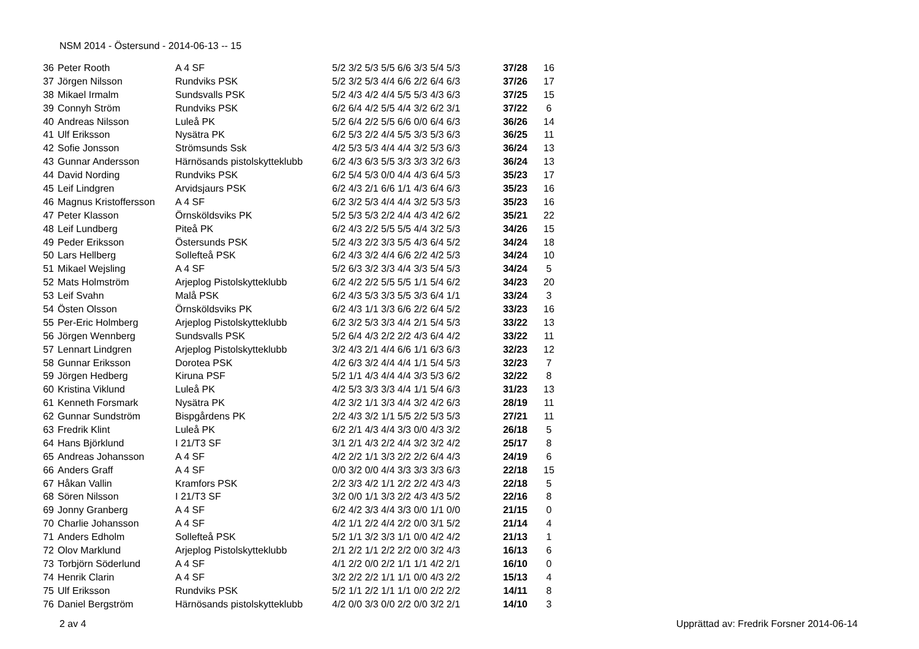NSM 2014 - Östersund - 2014-06-13 -- 15
| 36 | Peter Rooth | A 4 SF | 5/2 3/2 5/3 5/5 6/6 3/3 5/4 5/3 | 37/28 | 16 |
| 37 | Jörgen Nilsson | Rundviks PSK | 5/2 3/2 5/3 4/4 6/6 2/2 6/4 6/3 | 37/26 | 17 |
| 38 | Mikael Irmalm | Sundsvalls PSK | 5/2 4/3 4/2 4/4 5/5 5/3 4/3 6/3 | 37/25 | 15 |
| 39 | Connyh Ström | Rundviks PSK | 6/2 6/4 4/2 5/5 4/4 3/2 6/2 3/1 | 37/22 | 6 |
| 40 | Andreas Nilsson | Luleå PK | 5/2 6/4 2/2 5/5 6/6 0/0 6/4 6/3 | 36/26 | 14 |
| 41 | Ulf Eriksson | Nysätra PK | 6/2 5/3 2/2 4/4 5/5 3/3 5/3 6/3 | 36/25 | 11 |
| 42 | Sofie Jonsson | Strömsunds Ssk | 4/2 5/3 5/3 4/4 4/4 3/2 5/3 6/3 | 36/24 | 13 |
| 43 | Gunnar Andersson | Härnösands pistolskytteklubb | 6/2 4/3 6/3 5/5 3/3 3/3 3/2 6/3 | 36/24 | 13 |
| 44 | David Nording | Rundviks PSK | 6/2 5/4 5/3 0/0 4/4 4/3 6/4 5/3 | 35/23 | 17 |
| 45 | Leif Lindgren | Arvidsjaurs PSK | 6/2 4/3 2/1 6/6 1/1 4/3 6/4 6/3 | 35/23 | 16 |
| 46 | Magnus Kristoffersson | A 4 SF | 6/2 3/2 5/3 4/4 4/4 3/2 5/3 5/3 | 35/23 | 16 |
| 47 | Peter Klasson | Örnsköldsviks PK | 5/2 5/3 5/3 2/2 4/4 4/3 4/2 6/2 | 35/21 | 22 |
| 48 | Leif Lundberg | Piteå PK | 6/2 4/3 2/2 5/5 5/5 4/4 3/2 5/3 | 34/26 | 15 |
| 49 | Peder Eriksson | Östersunds PSK | 5/2 4/3 2/2 3/3 5/5 4/3 6/4 5/2 | 34/24 | 18 |
| 50 | Lars Hellberg | Sollefteå PSK | 6/2 4/3 3/2 4/4 6/6 2/2 4/2 5/3 | 34/24 | 10 |
| 51 | Mikael Wejsling | A 4 SF | 5/2 6/3 3/2 3/3 4/4 3/3 5/4 5/3 | 34/24 | 5 |
| 52 | Mats Holmström | Arjeplog Pistolskytteklubb | 6/2 4/2 2/2 5/5 5/5 1/1 5/4 6/2 | 34/23 | 20 |
| 53 | Leif Svahn | Malå PSK | 6/2 4/3 5/3 3/3 5/5 3/3 6/4 1/1 | 33/24 | 3 |
| 54 | Östen Olsson | Örnsköldsviks PK | 6/2 4/3 1/1 3/3 6/6 2/2 6/4 5/2 | 33/23 | 16 |
| 55 | Per-Eric Holmberg | Arjeplog Pistolskytteklubb | 6/2 3/2 5/3 3/3 4/4 2/1 5/4 5/3 | 33/22 | 13 |
| 56 | Jörgen Wennberg | Sundsvalls PSK | 5/2 6/4 4/3 2/2 2/2 4/3 6/4 4/2 | 33/22 | 11 |
| 57 | Lennart Lindgren | Arjeplog Pistolskytteklubb | 3/2 4/3 2/1 4/4 6/6 1/1 6/3 6/3 | 32/23 | 12 |
| 58 | Gunnar Eriksson | Dorotea PSK | 4/2 6/3 3/2 4/4 4/4 1/1 5/4 5/3 | 32/23 | 7 |
| 59 | Jörgen Hedberg | Kiruna PSF | 5/2 1/1 4/3 4/4 4/4 3/3 5/3 6/2 | 32/22 | 8 |
| 60 | Kristina Viklund | Luleå PK | 4/2 5/3 3/3 3/3 4/4 1/1 5/4 6/3 | 31/23 | 13 |
| 61 | Kenneth Forsmark | Nysätra PK | 4/2 3/2 1/1 3/3 4/4 3/2 4/2 6/3 | 28/19 | 11 |
| 62 | Gunnar Sundström | Bispgårdens PK | 2/2 4/3 3/2 1/1 5/5 2/2 5/3 5/3 | 27/21 | 11 |
| 63 | Fredrik Klint | Luleå PK | 6/2 2/1 4/3 4/4 3/3 0/0 4/3 3/2 | 26/18 | 5 |
| 64 | Hans Björklund | I 21/T3 SF | 3/1 2/1 4/3 2/2 4/4 3/2 3/2 4/2 | 25/17 | 8 |
| 65 | Andreas Johansson | A 4 SF | 4/2 2/2 1/1 3/3 2/2 2/2 6/4 4/3 | 24/19 | 6 |
| 66 | Anders Graff | A 4 SF | 0/0 3/2 0/0 4/4 3/3 3/3 3/3 6/3 | 22/18 | 15 |
| 67 | Håkan Vallin | Kramfors PSK | 2/2 3/3 4/2 1/1 2/2 2/2 4/3 4/3 | 22/18 | 5 |
| 68 | Sören Nilsson | I 21/T3 SF | 3/2 0/0 1/1 3/3 2/2 4/3 4/3 5/2 | 22/16 | 8 |
| 69 | Jonny Granberg | A 4 SF | 6/2 4/2 3/3 4/4 3/3 0/0 1/1 0/0 | 21/15 | 0 |
| 70 | Charlie Johansson | A 4 SF | 4/2 1/1 2/2 4/4 2/2 0/0 3/1 5/2 | 21/14 | 4 |
| 71 | Anders Edholm | Sollefteå PSK | 5/2 1/1 3/2 3/3 1/1 0/0 4/2 4/2 | 21/13 | 1 |
| 72 | Olov Marklund | Arjeplog Pistolskytteklubb | 2/1 2/2 1/1 2/2 2/2 0/0 3/2 4/3 | 16/13 | 6 |
| 73 | Torbjörn Söderlund | A 4 SF | 4/1 2/2 0/0 2/2 1/1 1/1 4/2 2/1 | 16/10 | 0 |
| 74 | Henrik Clarin | A 4 SF | 3/2 2/2 2/2 1/1 1/1 0/0 4/3 2/2 | 15/13 | 4 |
| 75 | Ulf Eriksson | Rundviks PSK | 5/2 1/1 2/2 1/1 1/1 0/0 2/2 2/2 | 14/11 | 8 |
| 76 | Daniel Bergström | Härnösands pistolskytteklubb | 4/2 0/0 3/3 0/0 2/2 0/0 3/2 2/1 | 14/10 | 3 |
2 av 4 Upprättad av: Fredrik Forsner 2014-06-14